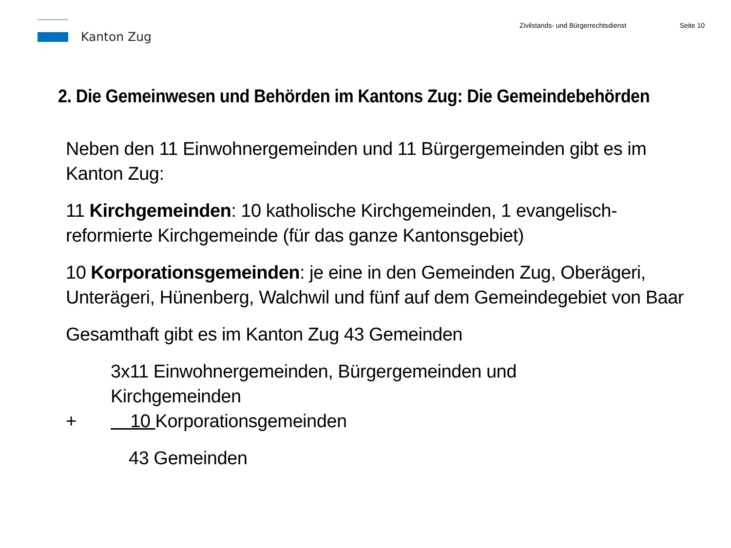Kanton Zug Zivilstands- und Bürgerrechtsdienst Seite 10
2. Die Gemeinwesen und Behörden im Kantons Zug: Die Gemeindebehörden
Neben den 11 Einwohnergemeinden und 11 Bürgergemeinden gibt es im Kanton Zug:
11 Kirchgemeinden: 10 katholische Kirchgemeinden, 1 evangelisch-reformierte Kirchgemeinde (für das ganze Kantonsgebiet)
10 Korporationsgemeinden: je eine in den Gemeinden Zug, Oberägeri, Unterägeri, Hünenberg, Walchwil und fünf auf dem Gemeindegebiet von Baar
Gesamthaft gibt es im Kanton Zug 43 Gemeinden
3x11 Einwohnergemeinden, Bürgergemeinden und Kirchgemeinden + 10 Korporationsgemeinden 43 Gemeinden